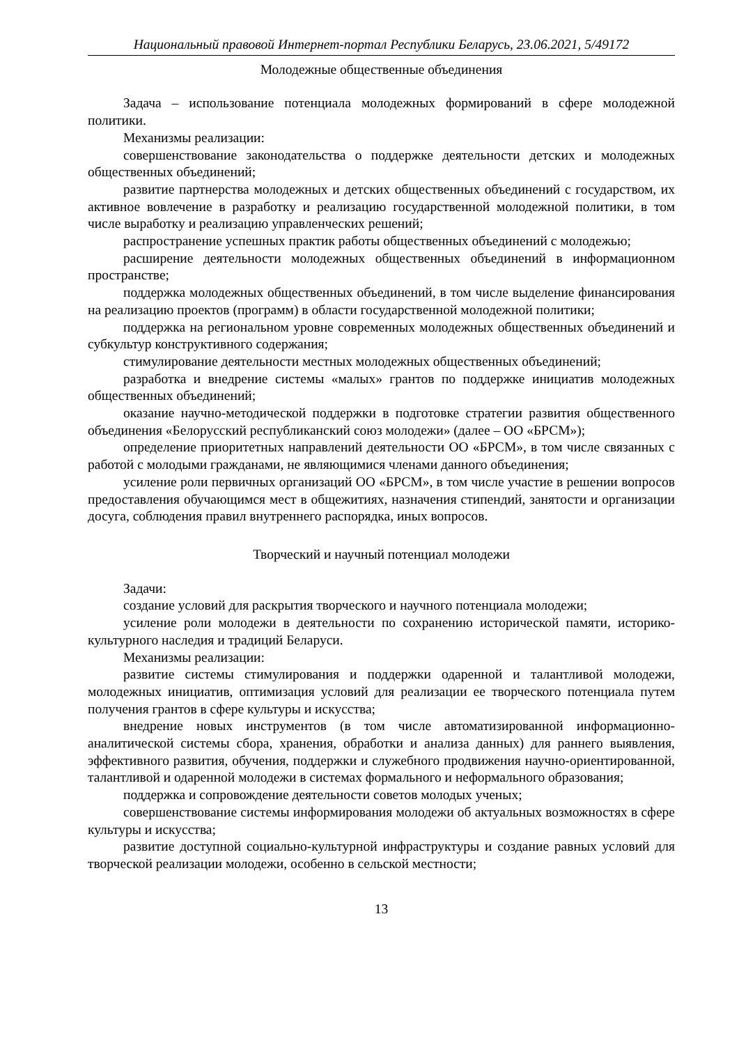Национальный правовой Интернет-портал Республики Беларусь, 23.06.2021, 5/49172
Молодежные общественные объединения
Задача – использование потенциала молодежных формирований в сфере молодежной политики.
Механизмы реализации:
совершенствование законодательства о поддержке деятельности детских и молодежных общественных объединений;
развитие партнерства молодежных и детских общественных объединений с государством, их активное вовлечение в разработку и реализацию государственной молодежной политики, в том числе выработку и реализацию управленческих решений;
распространение успешных практик работы общественных объединений с молодежью;
расширение деятельности молодежных общественных объединений в информационном пространстве;
поддержка молодежных общественных объединений, в том числе выделение финансирования на реализацию проектов (программ) в области государственной молодежной политики;
поддержка на региональном уровне современных молодежных общественных объединений и субкультур конструктивного содержания;
стимулирование деятельности местных молодежных общественных объединений;
разработка и внедрение системы «малых» грантов по поддержке инициатив молодежных общественных объединений;
оказание научно-методической поддержки в подготовке стратегии развития общественного объединения «Белорусский республиканский союз молодежи» (далее – ОО «БРСМ»);
определение приоритетных направлений деятельности ОО «БРСМ», в том числе связанных с работой с молодыми гражданами, не являющимися членами данного объединения;
усиление роли первичных организаций ОО «БРСМ», в том числе участие в решении вопросов предоставления обучающимся мест в общежитиях, назначения стипендий, занятости и организации досуга, соблюдения правил внутреннего распорядка, иных вопросов.
Творческий и научный потенциал молодежи
Задачи:
создание условий для раскрытия творческого и научного потенциала молодежи;
усиление роли молодежи в деятельности по сохранению исторической памяти, историко-культурного наследия и традиций Беларуси.
Механизмы реализации:
развитие системы стимулирования и поддержки одаренной и талантливой молодежи, молодежных инициатив, оптимизация условий для реализации ее творческого потенциала путем получения грантов в сфере культуры и искусства;
внедрение новых инструментов (в том числе автоматизированной информационно-аналитической системы сбора, хранения, обработки и анализа данных) для раннего выявления, эффективного развития, обучения, поддержки и служебного продвижения научно-ориентированной, талантливой и одаренной молодежи в системах формального и неформального образования;
поддержка и сопровождение деятельности советов молодых ученых;
совершенствование системы информирования молодежи об актуальных возможностях в сфере культуры и искусства;
развитие доступной социально-культурной инфраструктуры и создание равных условий для творческой реализации молодежи, особенно в сельской местности;
13